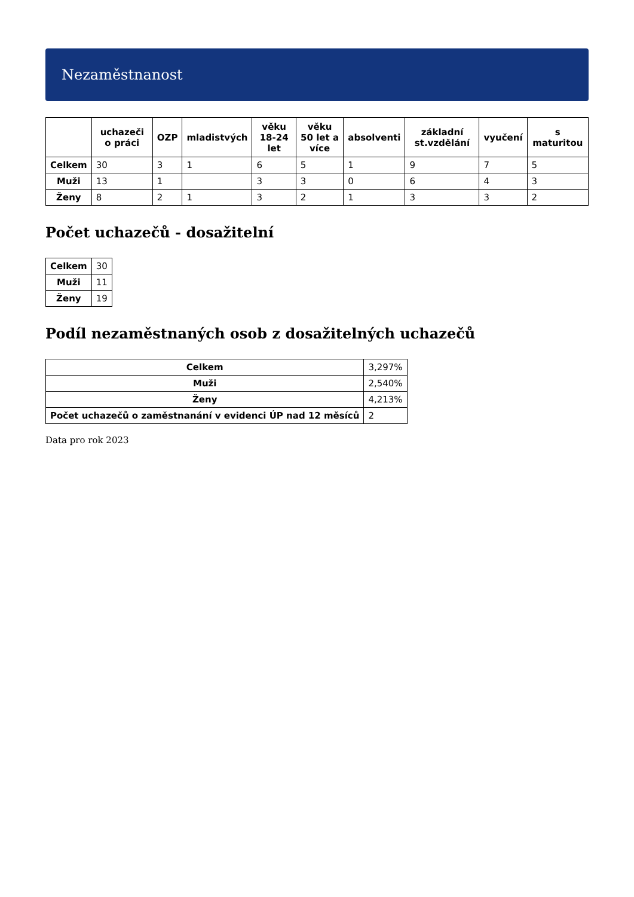Nezaměstnanost
| | uchazeči o práci | OZP | mladistvých | věku 18-24 let | věku 50 let a více | absolventi | základní st.vzdělání | vyučení | s maturitou |
| --- | --- | --- | --- | --- | --- | --- | --- | --- | --- |
| Celkem | 30 | 3 | 1 | 6 | 5 | 1 | 9 | 7 | 5 |
| Muži | 13 | 1 | | 3 | 3 | 0 | 6 | 4 | 3 |
| Ženy | 8 | 2 | 1 | 3 | 2 | 1 | 3 | 3 | 2 |
Počet uchazečů - dosažitelní
| Celkem | 30 |
| Muži | 11 |
| Ženy | 19 |
Podíl nezaměstnaných osob z dosažitelných uchazečů
| Celkem | 3,297% |
| Muži | 2,540% |
| Ženy | 4,213% |
| Počet uchazečů o zaměstnanání v evidenci ÚP nad 12 měsíců | 2 |
Data pro rok 2023